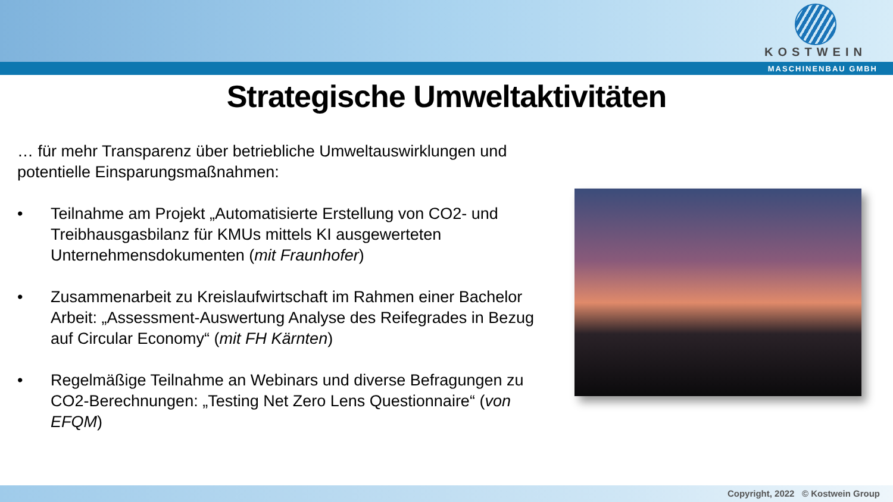KOSTWEIN
MASCHINENBAU GMBH
Strategische Umweltaktivitäten
… für mehr Transparenz über betriebliche Umweltauswirklungen und potentielle Einsparungsmaßnahmen:
• Teilnahme am Projekt „Automatisierte Erstellung von CO2- und Treibhausgasbilanz für KMUs mittels KI ausgewerteten Unternehmensdokumenten (mit Fraunhofer)
• Zusammenarbeit zu Kreislaufwirtschaft im Rahmen einer Bachelor Arbeit: „Assessment-Auswertung Analyse des Reifegrades in Bezug auf Circular Economy“ (mit FH Kärnten)
• Regelmäßige Teilnahme an Webinars und diverse Befragungen zu CO2-Berechnungen: „Testing Net Zero Lens Questionnaire“ (von EFQM)
Copyright, 2022 © Kostwein Group